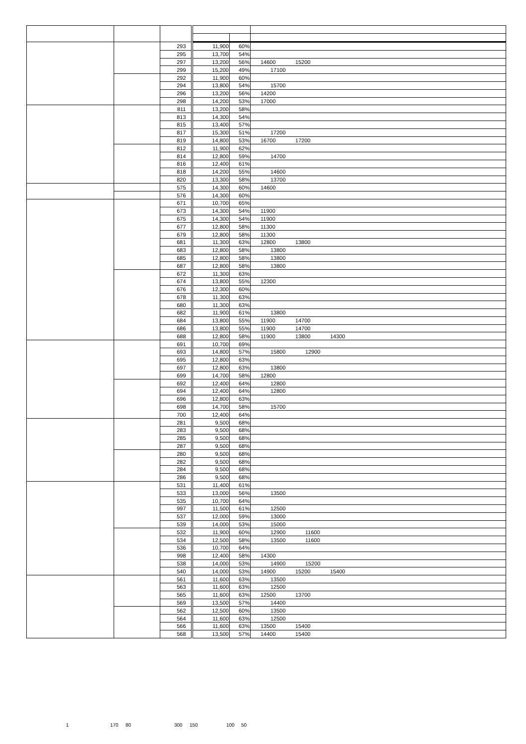| | | 293 | 11,900 | 60% | |
| | | 295 | 13,700 | 54% | |
| | | 297 | 13,200 | 56% | 14600 15200 |
| | | 299 | 15,200 | 49% | 17100 |
| | | 292 | 11,900 | 60% | |
| | | 294 | 13,800 | 54% | 15700 |
| | | 296 | 13,200 | 56% | 14200 |
| | | 298 | 14,200 | 53% | 17000 |
| | | 811 | 13,200 | 58% | |
| | | 813 | 14,300 | 54% | |
| | | 815 | 13,400 | 57% | |
| | | 817 | 15,300 | 51% | 17200 |
| | | 819 | 14,800 | 53% | 16700 17200 |
| | | 812 | 11,900 | 62% | |
| | | 814 | 12,800 | 59% | 14700 |
| | | 816 | 12,400 | 61% | |
| | | 818 | 14,200 | 55% | 14600 |
| | | 820 | 13,300 | 58% | 13700 |
| | | 575 | 14,300 | 60% | 14600 |
| | | 576 | 14,300 | 60% | |
| | | 671 | 10,700 | 65% | |
| | | 673 | 14,300 | 54% | 11900 |
| | | 675 | 14,300 | 54% | 11900 |
| | | 677 | 12,800 | 58% | 11300 |
| | | 679 | 12,800 | 58% | 11300 |
| | | 681 | 11,300 | 63% | 12800 13800 |
| | | 683 | 12,800 | 58% | 13800 |
| | | 685 | 12,800 | 58% | 13800 |
| | | 687 | 12,800 | 58% | 13800 |
| | | 672 | 11,300 | 63% | |
| | | 674 | 13,800 | 55% | 12300 |
| | | 676 | 12,300 | 60% | |
| | | 678 | 11,300 | 63% | |
| | | 680 | 11,300 | 63% | |
| | | 682 | 11,900 | 61% | 13800 |
| | | 684 | 13,800 | 55% | 11900 14700 |
| | | 686 | 13,800 | 55% | 11900 14700 |
| | | 688 | 12,800 | 58% | 11900 13800 14300 |
| | | 691 | 10,700 | 69% | |
| | | 693 | 14,800 | 57% | 15800 12900 |
| | | 695 | 12,800 | 63% | |
| | | 697 | 12,800 | 63% | 13800 |
| | | 699 | 14,700 | 58% | 12800 |
| | | 692 | 12,400 | 64% | 12800 |
| | | 694 | 12,400 | 64% | 12800 |
| | | 696 | 12,800 | 63% | |
| | | 698 | 14,700 | 58% | 15700 |
| | | 700 | 12,400 | 64% | |
| | | 281 | 9,500 | 68% | |
| | | 283 | 9,500 | 68% | |
| | | 285 | 9,500 | 68% | |
| | | 287 | 9,500 | 68% | |
| | | 280 | 9,500 | 68% | |
| | | 282 | 9,500 | 68% | |
| | | 284 | 9,500 | 68% | |
| | | 286 | 9,500 | 68% | |
| | | 531 | 11,400 | 61% | |
| | | 533 | 13,000 | 56% | 13500 |
| | | 535 | 10,700 | 64% | |
| | | 997 | 11,500 | 61% | 12500 |
| | | 537 | 12,000 | 59% | 13000 |
| | | 539 | 14,000 | 53% | 15000 |
| | | 532 | 11,900 | 60% | 12900 11600 |
| | | 534 | 12,500 | 58% | 13500 11600 |
| | | 536 | 10,700 | 64% | |
| | | 998 | 12,400 | 58% | 14300 |
| | | 538 | 14,000 | 53% | 14900 15200 |
| | | 540 | 14,000 | 53% | 14900 15200 15400 |
| | | 561 | 11,600 | 63% | 13500 |
| | | 563 | 11,600 | 63% | 12500 |
| | | 565 | 11,600 | 63% | 12500 13700 |
| | | 569 | 13,500 | 57% | 14400 |
| | | 562 | 12,500 | 60% | 13500 |
| | | 564 | 11,600 | 63% | 12500 |
| | | 566 | 11,600 | 63% | 13500 15400 |
| | | 568 | 13,500 | 57% | 14400 15400 |
1 170 80 300 150 100 50